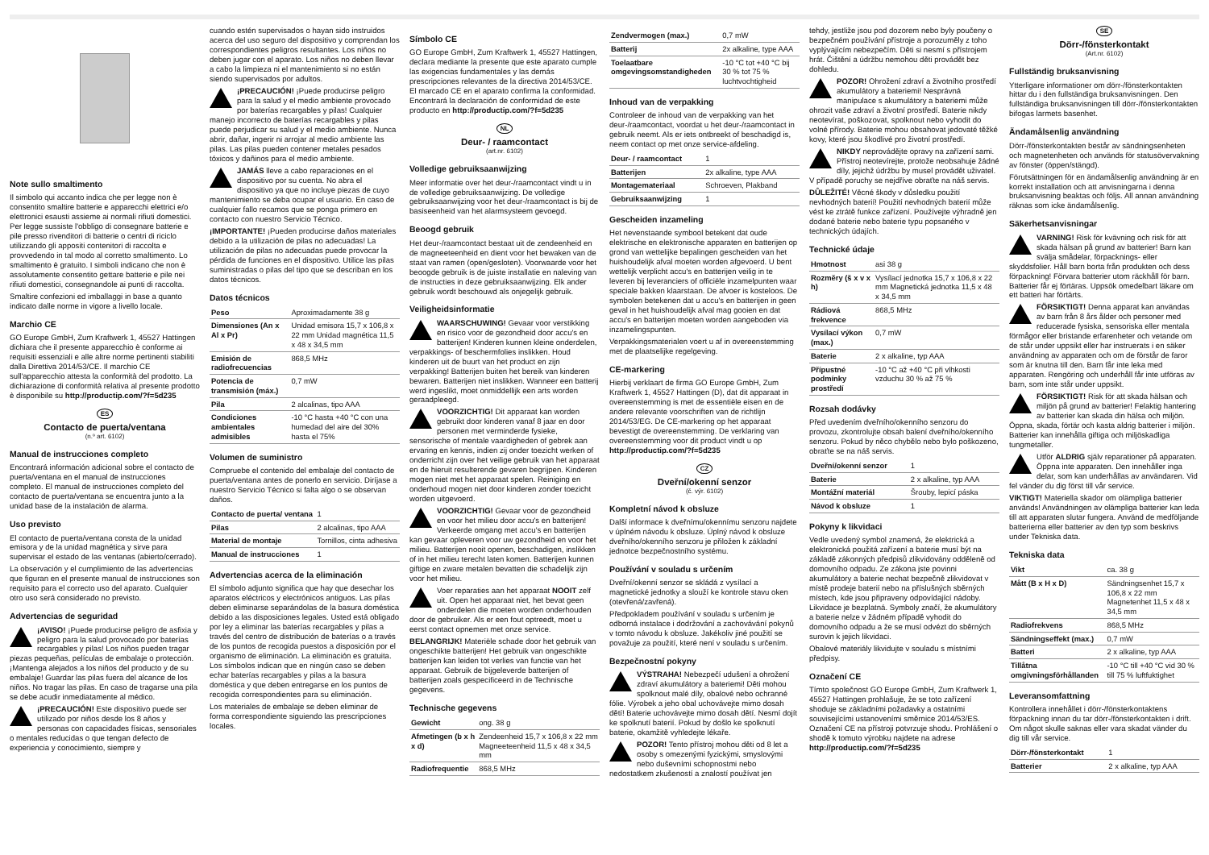Note sullo smaltimento
Il simbolo qui accanto indica che per legge non è consentito smaltire batterie e apparecchi elettrici e/o elettronici esausti assieme ai normali rifiuti domestici. Per legge sussiste l'obbligo di consegnare batterie e pile presso rivenditori di batterie o centri di riciclo utilizzando gli appositi contenitori di raccolta e provvedendo in tal modo al corretto smaltimento. Lo smaltimento è gratuito. I simboli indicano che non è assolutamente consentito gettare batterie e pile nei rifiuti domestici, consegnandole ai punti di raccolta.
Smaltire confezioni ed imballaggi in base a quanto indicato dalle norme in vigore a livello locale.
Marchio CE
GO Europe GmbH, Zum Kraftwerk 1, 45527 Hattingen dichiara che il presente apparecchio è conforme ai requisiti essenziali e alle altre norme pertinenti stabiliti dalla Direttiva 2014/53/CE. Il marchio CE sull'apparecchio attesta la conformità del prodotto. La dichiarazione di conformità relativa al presente prodotto è disponibile su http://productip.com/?f=5d235
ES
Contacto de puerta/ventana
(n.º art. 6102)
Manual de instrucciones completo
Encontrará información adicional sobre el contacto de puerta/ventana en el manual de instrucciones completo. El manual de instrucciones completo del contacto de puerta/ventana se encuentra junto a la unidad base de la instalación de alarma.
Uso previsto
El contacto de puerta/ventana consta de la unidad emisora y de la unidad magnética y sirve para supervisar el estado de las ventanas (abierto/cerrado).
La observación y el cumplimiento de las advertencias que figuran en el presente manual de instrucciones son requisito para el correcto uso del aparato. Cualquier otro uso será considerado no previsto.
Advertencias de seguridad
¡AVISO! ¡Puede producirse peligro de asfixia y peligro para la salud provocado por baterías recargables y pilas! Los niños pueden tragar piezas pequeñas, películas de embalaje o protección. ¡Mantenga alejados a los niños del producto y de su embalaje! Guardar las pilas fuera del alcance de los niños. No tragar las pilas. En caso de tragarse una pila se debe acudir inmediatamente al médico.
¡PRECAUCIÓN! Este dispositivo puede ser utilizado por niños desde los 8 años y personas con capacidades físicas, sensoriales o mentales reducidas o que tengan defecto de experiencia y conocimiento, siempre y
cuando estén supervisados o hayan sido instruidos acerca del uso seguro del dispositivo y comprendan los correspondientes peligros resultantes. Los niños no deben jugar con el aparato. Los niños no deben llevar a cabo la limpieza ni el mantenimiento si no están siendo supervisados por adultos.
¡PRECAUCIÓN! ¡Puede producirse peligro para la salud y el medio ambiente provocado por baterías recargables y pilas! Cualquier manejo incorrecto de baterías recargables y pilas puede perjudicar su salud y el medio ambiente. Nunca abrir, dañar, ingerir ni arrojar al medio ambiente las pilas. Las pilas pueden contener metales pesados tóxicos y dañinos para el medio ambiente.
JAMÁS lleve a cabo reparaciones en el dispositivo por su cuenta. No abra el dispositivo ya que no incluye piezas de cuyo mantenimiento se deba ocupar el usuario. En caso de cualquier fallo recamos que se ponga primero en contacto con nuestro Servicio Técnico.
¡IMPORTANTE! ¡Pueden producirse daños materiales debido a la utilización de pilas no adecuadas! La utilización de pilas no adecuadas puede provocar la pérdida de funciones en el dispositivo. Utilice las pilas suministradas o pilas del tipo que se describan en los datos técnicos.
Datos técnicos
| Peso | Aproximadamente 38 g |
| Dimensiones (An x Al x Pr) | Unidad emisora 15,7 x 106,8 x 22 mm Unidad magnética 11,5 x 48 x 34,5 mm |
| Emisión de radiofrecuencias | 868,5 MHz |
| Potencia de transmisión (máx.) | 0,7 mW |
| Pila | 2 alcalinas, tipo AAA |
| Condiciones ambientales admisibles | -10 °C hasta +40 °C con una humedad del aire del 30% hasta el 75% |
Volumen de suministro
Compruebe el contenido del embalaje del contacto de puerta/ventana antes de ponerlo en servicio. Diríjase a nuestro Servicio Técnico si falta algo o se observan daños.
| Contacto de puerta/ ventana | 1 |
| Pilas | 2 alcalinas, tipo AAA |
| Material de montaje | Tornillos, cinta adhesiva |
| Manual de instrucciones | 1 |
Advertencias acerca de la eliminación
El símbolo adjunto significa que hay que desechar los aparatos eléctricos y electrónicos antiguos. Las pilas deben eliminarse separándolas de la basura doméstica debido a las disposiciones legales. Usted está obligado por ley a eliminar las baterías recargables y pilas a través del centro de distribución de baterías o a través de los puntos de recogida puestos a disposición por el organismo de eliminación. La eliminación es gratuita. Los símbolos indican que en ningún caso se deben echar baterías recargables y pilas a la basura doméstica y que deben entregarse en los puntos de recogida correspondientes para su eliminación.
Los materiales de embalaje se deben eliminar de forma correspondiente siguiendo las prescripciones locales.
Símbolo CE
GO Europe GmbH, Zum Kraftwerk 1, 45527 Hattingen, declara mediante la presente que este aparato cumple las exigencias fundamentales y las demás prescripciones relevantes de la directiva 2014/53/CE. El marcado CE en el aparato confirma la conformidad. Encontrará la declaración de conformidad de este producto en http://productip.com/?f=5d235
NL
Deur- / raamcontact
(art.nr. 6102)
Volledige gebruiksaanwijzing
Meer informatie over het deur-/raamcontact vindt u in de volledige gebruiksaanwijzing. De volledige gebruiksaanwijzing voor het deur-/raamcontact is bij de basiseenheid van het alarmsysteem gevoegd.
Beoogd gebruik
Het deur-/raamcontact bestaat uit de zendeenheid en de magneeteenheid en dient voor het bewaken van de staat van ramen (open/gesloten). Voorwaarde voor het beoogde gebruik is de juiste installatie en naleving van de instructies in deze gebruiksaanwijzing. Elk ander gebruik wordt beschouwd als onjegelijk gebruik.
Veiligheidsinformatie
WAARSCHUWING! Gevaar voor verstikking en risico voor de gezondheid door accu's en batterijen! Kinderen kunnen kleine onderdelen, verpakkings- of beschermfolies inslikken. Houd kinderen uit de buurt van het product en zijn verpakking! Batterijen buiten het bereik van kinderen bewaren. Batterijen niet inslikken. Wanneer een batterij werd ingeslikt, moet onmiddellijk een arts worden geraadpleegd.
VOORZICHTIG! Dit apparaat kan worden gebruikt door kinderen vanaf 8 jaar en door personen met verminderde fysieke, sensorische of mentale vaardigheden of gebrek aan ervaring en kennis, indien zij onder toezicht werken of onderricht zijn over het veilige gebruik van het apparaat en de hieruit resulterende gevaren begrijpen. Kinderen mogen niet met het apparaat spelen. Reiniging en onderhoud mogen niet door kinderen zonder toezicht worden uitgevoerd.
VOORZICHTIG! Gevaar voor de gezondheid en voor het milieu door accu's en batterijen! Verkeerde omgang met accu's en batterijen kan gevaar opleveren voor uw gezondheid en voor het milieu. Batterijen nooit openen, beschadigen, inslikken of in het milieu terecht laten komen. Batterijen kunnen giftige en zware metalen bevatten die schadelijk zijn voor het milieu.
Voer reparaties aan het apparaat NOOIT zelf uit. Open het apparaat niet, het bevat geen onderdelen die moeten worden onderhouden door de gebruiker. Als er een fout optreedt, moet u eerst contact opnemen met onze service.
BELANGRIJK! Materiële schade door het gebruik van ongeschikte batterijen! Het gebruik van ongeschikte batterijen kan leiden tot verlies van functie van het apparaat. Gebruik de bijgeleverde batterijen of batterijen zoals gespecificeerd in de Technische gegevens.
Technische gegevens
| Gewicht | ong. 38 g |
| Afmetingen (b x h x d) | Zendeenheid 15,7 x 106,8 x 22 mm Magneeteenheid 11,5 x 48 x 34,5 mm |
| Radiofrequentie | 868,5 MHz |
| Zendvermogen (max.) | 0,7 mW |
| Batterij | 2x alkaline, type AAA |
| Toelaatbare omgevingsomstandigheden | -10 °C tot +40 °C bij 30 % tot 75 % luchtvochtigheid |
Inhoud van de verpakking
Controleer de inhoud van de verpakking van het deur-/raamcontact, voordat u het deur-/raamcontact in gebruik neemt. Als er iets ontbreekt of beschadigd is, neem contact op met onze service-afdeling.
| Deur- / raamcontact | 1 |
| Batterijen | 2x alkaline, type AAA |
| Montagemateriaal | Schroeven, Plakband |
| Gebruiksaanwijzing | 1 |
Gescheiden inzameling
Het nevenstaande symbool betekent dat oude elektrische en elektronische apparaten en batterijen op grond van wettelijke bepalingen gescheiden van het huishoudelijk afval moeten worden afgevoerd. U bent wettelijk verplicht accu's en batterijen veilig in te leveren bij leveranciers of officiële inzamelpunten waar speciale bakken klaarstaan. De afvoer is kosteloos. De symbolen betekenen dat u accu's en batterijen in geen geval in het huishoudelijk afval mag gooien en dat accu's en batterijen moeten worden aangeboden via inzamelingspunten.
Verpakkingsmaterialen voert u af in overeenstemming met de plaatselijke regelgeving.
CE-markering
Hierbij verklaart de firma GO Europe GmbH, Zum Kraftwerk 1, 45527 Hattingen (D), dat dit apparaat in overeenstemming is met de essentiële eisen en de andere relevante voorschriften van de richtlijn 2014/53/EG. De CE-markering op het apparaat bevestigt de overeenstemming. De verklaring van overeenstemming voor dit product vindt u op http://productip.com/?f=5d235
CZ
Dveřní/okenní senzor
(č. výr. 6102)
Kompletní návod k obsluze
Další informace k dveřnímu/okennímu senzoru najdete v úplném návodu k obsluze. Úplný návod k obsluze dveřního/okenního senzoru je přiložen k základní jednotce bezpečnostního systému.
Používání v souladu s určením
Dveřní/okenní senzor se skládá z vysílací a magnetické jednotky a slouží ke kontrole stavu oken (otevřená/zavřená).
Předpokladem používání v souladu s určením je odborná instalace i dodržování a zachovávání pokynů v tomto návodu k obsluze. Jakékoliv jiné použití se považuje za použití, které není v souladu s určením.
Bezpečnostní pokyny
VÝSTRAHA! Nebezpečí udušení a ohrožení zdraví akumulátory a bateriemi! Děti mohou spolknout malé díly, obalové nebo ochranné fólie. Výrobek a jeho obal uchovávejte mimo dosah dětí! Baterie uchovávejte mimo dosah dětí. Nesmí dojít ke spolknutí baterií. Pokud by došlo ke spolknutí baterie, okamžitě vyhledejte lékaře.
POZOR! Tento přístroj mohou děti od 8 let a osoby s omezenými fyzickými, smyslovými nebo duševními schopnostmi nebo nedostatkem zkušeností a znalostí používat jen
tehdy, jestliže jsou pod dozorem nebo byly poučeny o bezpečném používání přístroje a porozuměly z toho vyplývajícím nebezpečím. Děti si nesmí s přístrojem hrát. Čištění a údržbu nemohou děti provádět bez dohledu.
POZOR! Ohrožení zdraví a životního prostředí akumulátory a bateriemi! Nesprávná manipulace s akumulátory a bateriemi může ohrozit vaše zdraví a životní prostředí. Baterie nikdy neotevírat, poškozovat, spolknout nebo vyhodit do volné přírody. Baterie mohou obsahovat jedovaté těžké kovy, které jsou škodlivé pro životní prostředí.
NIKDY neprovádějte opravy na zařízení sami. Přístroj neotevírejte, protože neobsahuje žádné díly, jejichž údržbu by musel provádět uživatel. V případě poruchy se nejdříve obraťte na náš servis.
DŮLEŽITÉ! Věcné škody v důsledku použití nevhodných baterií! Použití nevhodných baterií může vést ke ztrátě funkce zařízení. Používejte výhradně jen dodané baterie nebo baterie typu popsaného v technických údajích.
Technické údaje
| Hmotnost | asi 38 g |
| Rozměry (š x v x h) | Vysílací jednotka 15,7 x 106,8 x 22 mm Magnetická jednotka 11,5 x 48 x 34,5 mm |
| Rádiová frekvence | 868,5 MHz |
| Vysílací výkon (max.) | 0,7 mW |
| Baterie | 2 x alkaline, typ AAA |
| Přípustné podmínky prostředí | -10 °C až +40 °C při vlhkosti vzduchu 30 % až 75 % |
Rozsah dodávky
Před uvedením dveřního/okenního senzoru do provozu, zkontrolujte obsah balení dveřního/okenního senzoru. Pokud by něco chybělo nebo bylo poškozeno, obraťte se na náš servis.
| Dveřní/okenní senzor | 1 |
| Baterie | 2 x alkaline, typ AAA |
| Montážní materiál | Šrouby, lepicí páska |
| Návod k obsluze | 1 |
Pokyny k likvidaci
Vedle uvedený symbol znamená, že elektrická a elektronická použitá zařízení a baterie musí být na základě zákonných předpisů zlikvidovány odděleně od domovního odpadu. Ze zákona jste povinni akumulátory a baterie nechat bezpečně zlikvidovat v místě prodeje baterií nebo na příslušných sběrných místech, kde jsou připraveny odpovídající nádoby. Likvidace je bezplatná. Symboly značí, že akumulátory a baterie nelze v žádném případě vyhodit do domovního odpadu a že se musí odvézt do sběrných surovin k jejich likvidaci.
Obalové materiály likvidujte v souladu s místními předpisy.
Označení CE
Tímto společnost GO Europe GmbH, Zum Kraftwerk 1, 45527 Hattingen prohlašuje, že se toto zařízení shoduje se základními požadavky a ostatními souvisejícími ustanoveními směrnice 2014/53/ES. Označení CE na přístroji potvrzuje shodu. Prohlášení o shodě k tomuto výrobku najdete na adrese http://productip.com/?f=5d235
SE
Dörr-/fönsterkontakt
(Art.nr. 6102)
Fullständig bruksanvisning
Ytterligare informationer om dörr-/fönsterkontakten hittar du i den fullständiga bruksanvisningen. Den fullständiga bruksanvisningen till dörr-/fönsterkontakten bifogas larmets basenhet.
Ändamålsenlig användning
Dörr-/fönsterkontakten består av sändningsenheten och magnetenheten och används för statusövervakning av fönster (öppen/stängd).
Förutsättningen för en ändamålsenlig användning är en korrekt installation och att anvisningarna i denna bruksanvisning beaktas och följs. All annan användning räknas som icke ändamålsenlig.
Säkerhetsanvisningar
VARNING! Risk för kvävning och risk för att skada hälsan på grund av batterier! Barn kan svälja smådelar, förpacknings- eller skyddsfolier. Håll barn borta från produkten och dess förpackning! Förvara batterier utom räckhåll för barn. Batterier får ej förtäras. Uppsök omedelbart läkare om ett batteri har förtärts.
FÖRSIKTIGT! Denna apparat kan användas av barn från 8 års ålder och personer med reducerade fysiska, sensoriska eller mentala förmågor eller bristande erfarenheter och vetande om de står under uppsikt eller har instruerats i en säker användning av apparaten och om de förstår de faror som är knutna till den. Barn får inte leka med apparaten. Rengöring och underhåll får inte utföras av barn, som inte står under uppsikt.
FÖRSIKTIGT! Risk för att skada hälsan och miljön på grund av batterier! Felaktig hantering av batterier kan skada din hälsa och miljön. Öppna, skada, förtär och kasta aldrig batterier i miljön. Batterier kan innehålla giftiga och miljöskadliga tungmetaller.
Utför ALDRIG själv reparationer på apparaten. Öppna inte apparaten. Den innehåller inga delar, som kan underhållas av användaren. Vid fel vänder du dig först till vår service.
VIKTIGT! Materiella skador om olämpliga batterier används! Användningen av olämpliga batterier kan leda till att apparaten slutar fungera. Använd de medföljande batterierna eller batterier av den typ som beskrivs under Tekniska data.
Tekniska data
| Vikt | ca. 38 g |
| Mått (B x H x D) | Sändningsenhet 15,7 x 106,8 x 22 mm Magnetenhet 11,5 x 48 x 34,5 mm |
| Radiofrekvens | 868,5 MHz |
| Sändningseffekt (max.) | 0,7 mW |
| Batteri | 2 x alkaline, typ AAA |
| Tillåtna omgivningsförhållanden | -10 °C till +40 °C vid 30 % till 75 % luftfuktighet |
Leveransomfattning
Kontrollera innehållet i dörr-/fönsterkontaktens förpackning innan du tar dörr-/fönsterkontakten i drift. Om något skulle saknas eller vara skadat vänder du dig till vår service.
| Dörr-/fönsterkontakt | 1 |
| Batterier | 2 x alkaline, typ AAA |